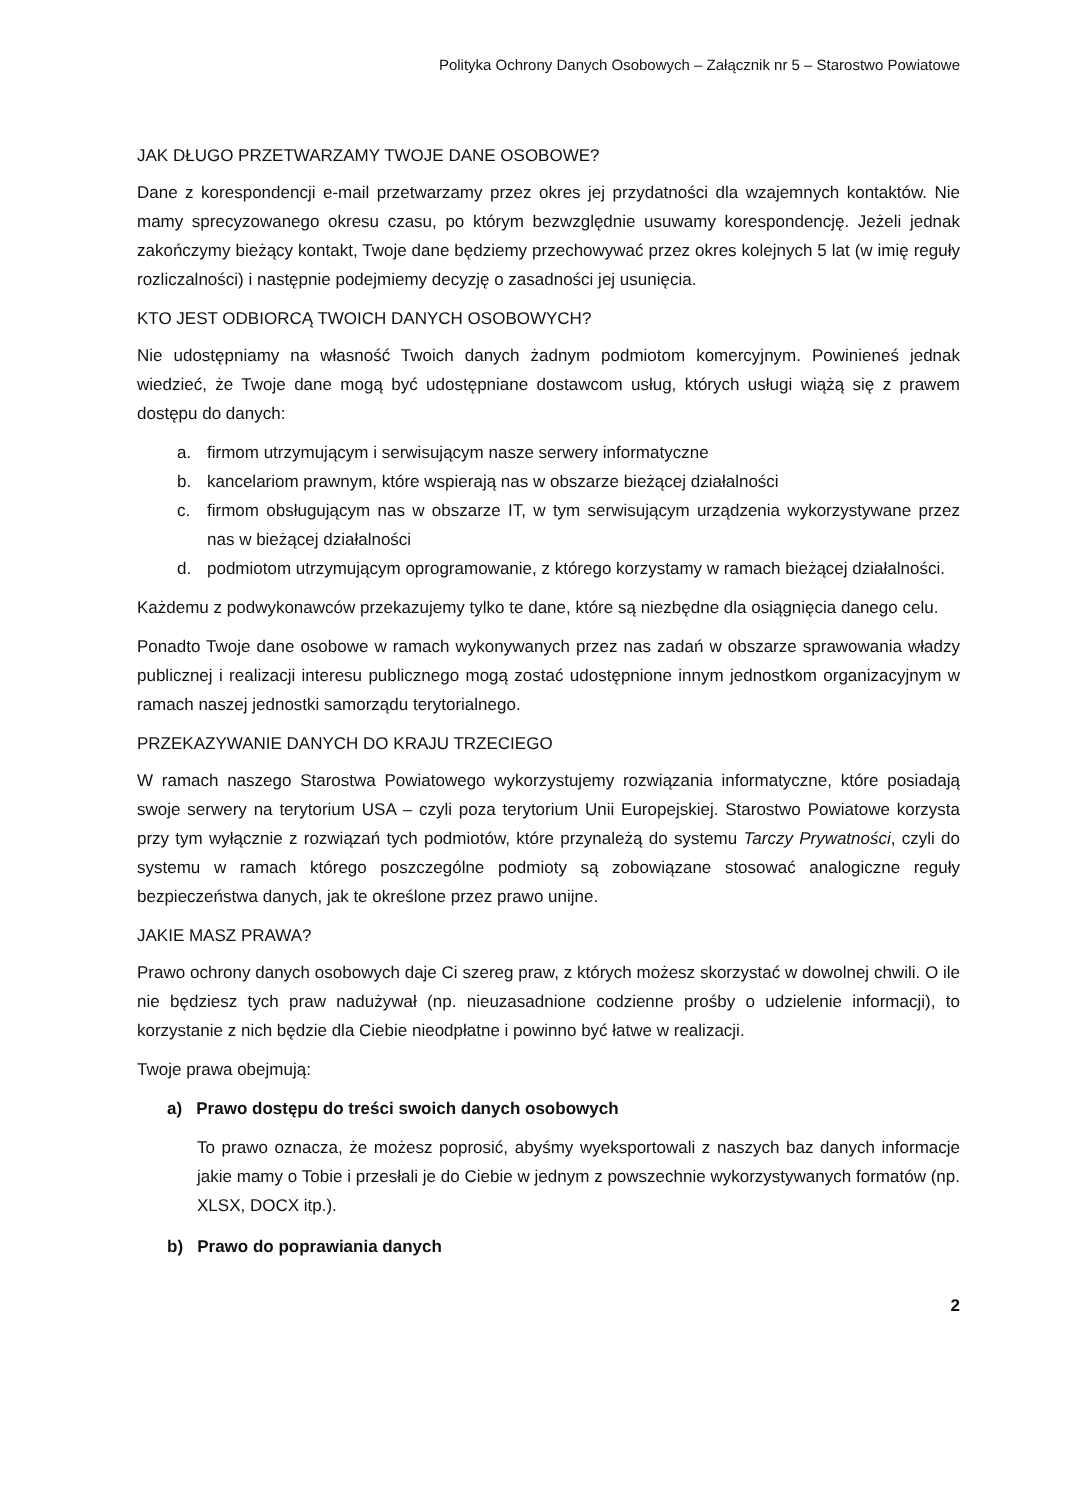Polityka Ochrony Danych Osobowych – Załącznik nr 5 – Starostwo Powiatowe
JAK DŁUGO PRZETWARZAMY TWOJE DANE OSOBOWE?
Dane z korespondencji e-mail przetwarzamy przez okres jej przydatności dla wzajemnych kontaktów. Nie mamy sprecyzowanego okresu czasu, po którym bezwzględnie usuwamy korespondencję. Jeżeli jednak zakończymy bieżący kontakt, Twoje dane będziemy przechowywać przez okres kolejnych 5 lat (w imię reguły rozliczalności) i następnie podejmiemy decyzję o zasadności jej usunięcia.
KTO JEST ODBIORCĄ TWOICH DANYCH OSOBOWYCH?
Nie udostępniamy na własność Twoich danych żadnym podmiotom komercyjnym. Powinieneś jednak wiedzieć, że Twoje dane mogą być udostępniane dostawcom usług, których usługi wiążą się z prawem dostępu do danych:
a. firmom utrzymującym i serwisującym nasze serwery informatyczne
b. kancelariom prawnym, które wspierają nas w obszarze bieżącej działalności
c. firmom obsługującym nas w obszarze IT, w tym serwisującym urządzenia wykorzystywane przez nas w bieżącej działalności
d. podmiotom utrzymującym oprogramowanie, z którego korzystamy w ramach bieżącej działalności.
Każdemu z podwykonawców przekazujemy tylko te dane, które są niezbędne dla osiągnięcia danego celu.
Ponadto Twoje dane osobowe w ramach wykonywanych przez nas zadań w obszarze sprawowania władzy publicznej i realizacji interesu publicznego mogą zostać udostępnione innym jednostkom organizacyjnym w ramach naszej jednostki samorządu terytorialnego.
PRZEKAZYWANIE DANYCH DO KRAJU TRZECIEGO
W ramach naszego Starostwa Powiatowego wykorzystujemy rozwiązania informatyczne, które posiadają swoje serwery na terytorium USA – czyli poza terytorium Unii Europejskiej. Starostwo Powiatowe korzysta przy tym wyłącznie z rozwiązań tych podmiotów, które przynależą do systemu Tarczy Prywatności, czyli do systemu w ramach którego poszczególne podmioty są zobowiązane stosować analogiczne reguły bezpieczeństwa danych, jak te określone przez prawo unijne.
JAKIE MASZ PRAWA?
Prawo ochrony danych osobowych daje Ci szereg praw, z których możesz skorzystać w dowolnej chwili. O ile nie będziesz tych praw nadużywał (np. nieuzasadnione codzienne prośby o udzielenie informacji), to korzystanie z nich będzie dla Ciebie nieodpłatne i powinno być łatwe w realizacji.
Twoje prawa obejmują:
a) Prawo dostępu do treści swoich danych osobowych
To prawo oznacza, że możesz poprosić, abyśmy wyeksportowali z naszych baz danych informacje jakie mamy o Tobie i przesłali je do Ciebie w jednym z powszechnie wykorzystywanych formatów (np. XLSX, DOCX itp.).
b) Prawo do poprawiania danych
2